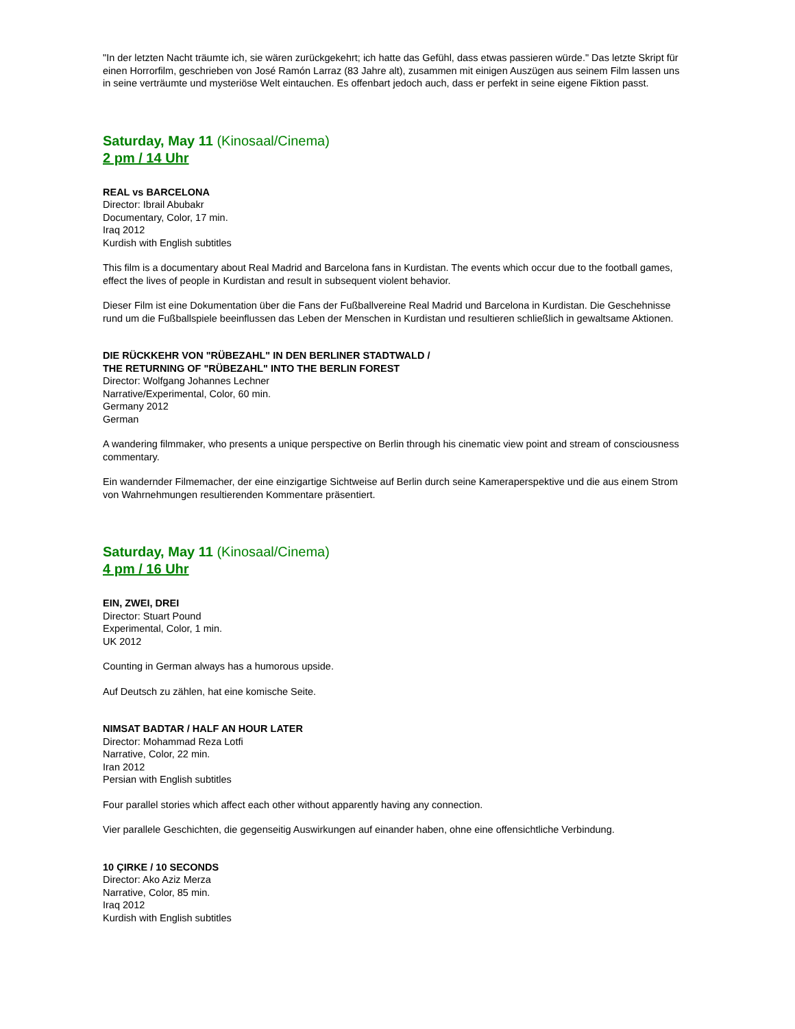"In der letzten Nacht träumte ich, sie wären zurückgekehrt; ich hatte das Gefühl, dass etwas passieren würde." Das letzte Skript für einen Horrorfilm, geschrieben von José Ramón Larraz (83 Jahre alt), zusammen mit einigen Auszügen aus seinem Film lassen uns in seine verträumte und mysteriöse Welt eintauchen. Es offenbart jedoch auch, dass er perfekt in seine eigene Fiktion passt.
Saturday, May 11 (Kinosaal/Cinema)
2 pm / 14 Uhr
REAL vs BARCELONA
Director: Ibrail Abubakr
Documentary, Color, 17 min.
Iraq 2012
Kurdish with English subtitles
This film is a documentary about Real Madrid and Barcelona fans in Kurdistan. The events which occur due to the football games, effect the lives of people in Kurdistan and result in subsequent violent behavior.
Dieser Film ist eine Dokumentation über die Fans der Fußballvereine Real Madrid und Barcelona in Kurdistan. Die Geschehnisse rund um die Fußballspiele beeinflussen das Leben der Menschen in Kurdistan und resultieren schließlich in gewaltsame Aktionen.
DIE RÜCKKEHR VON "RÜBEZAHL" IN DEN BERLINER STADTWALD /
THE RETURNING OF "RÜBEZAHL" INTO THE BERLIN FOREST
Director: Wolfgang Johannes Lechner
Narrative/Experimental, Color, 60 min.
Germany 2012
German
A wandering filmmaker, who presents a unique perspective on Berlin through his cinematic view point and stream of consciousness commentary.
Ein wandernder Filmemacher, der eine einzigartige Sichtweise auf Berlin durch seine Kameraperspektive und die aus einem Strom von Wahrnehmungen resultierenden Kommentare präsentiert.
Saturday, May 11 (Kinosaal/Cinema)
4 pm / 16 Uhr
EIN, ZWEI, DREI
Director: Stuart Pound
Experimental, Color, 1 min.
UK 2012
Counting in German always has a humorous upside.
Auf Deutsch zu zählen, hat eine komische Seite.
NIMSAT BADTAR / HALF AN HOUR LATER
Director: Mohammad Reza Lotfi
Narrative, Color, 22 min.
Iran 2012
Persian with English subtitles
Four parallel stories which affect each other without apparently having any connection.
Vier parallele Geschichten, die gegenseitig Auswirkungen auf einander haben, ohne eine offensichtliche Verbindung.
10 ÇIRKE / 10 SECONDS
Director: Ako Aziz Merza
Narrative, Color, 85 min.
Iraq 2012
Kurdish with English subtitles